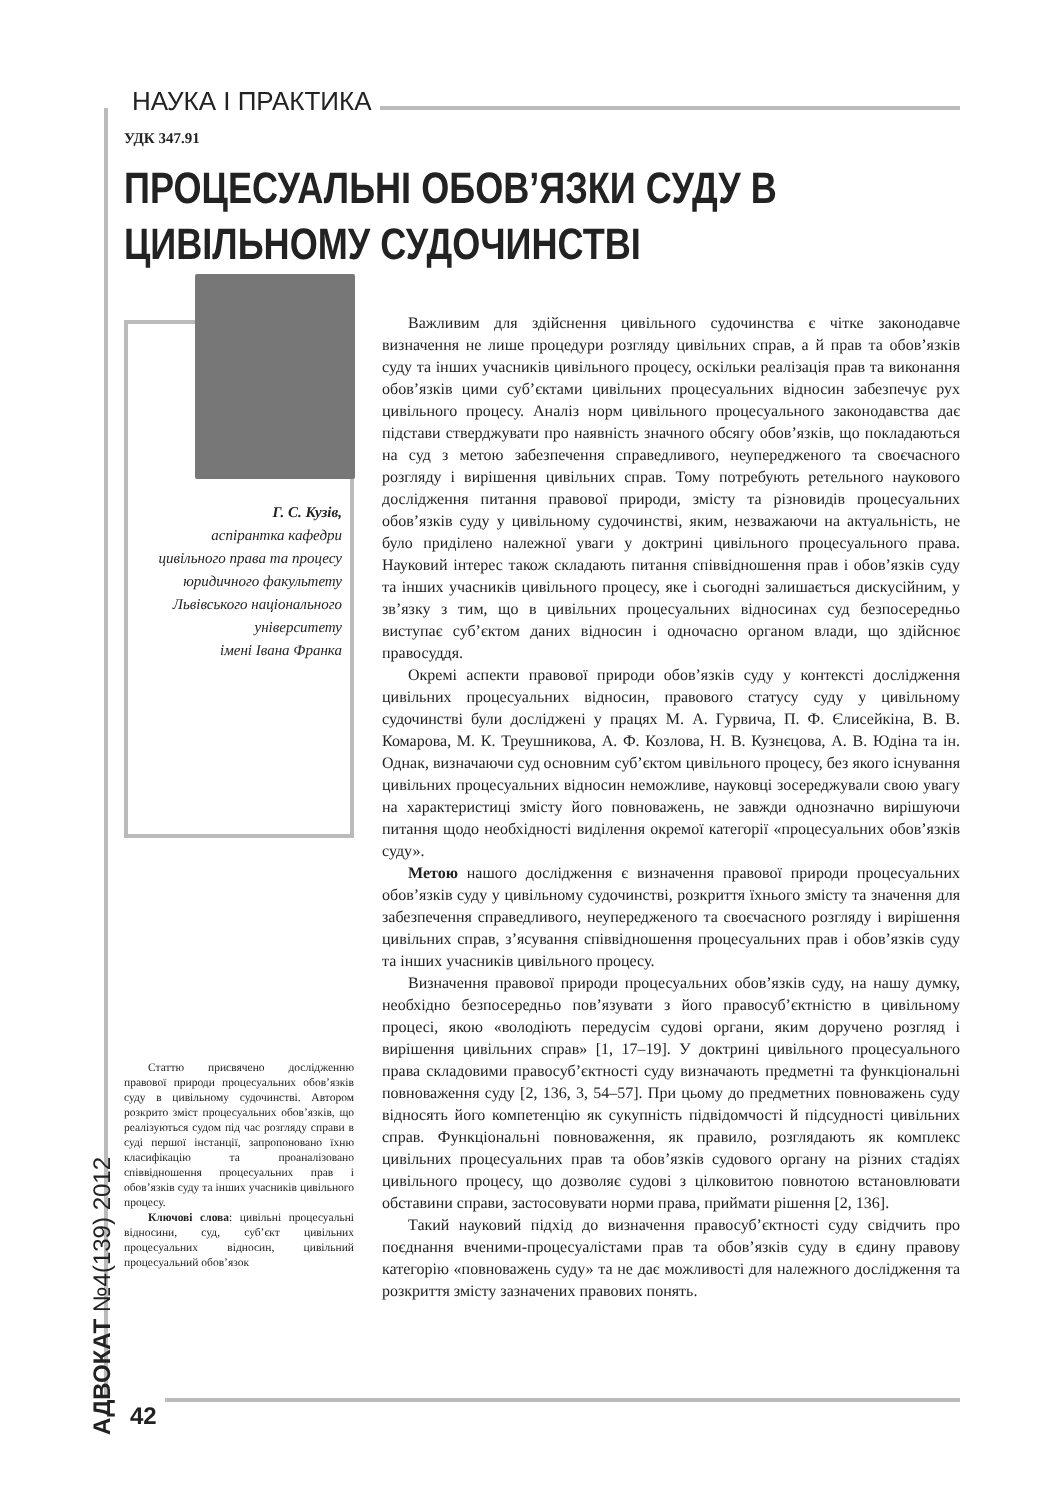НАУКА І ПРАКТИКА
УДК 347.91
ПРОЦЕСУАЛЬНІ ОБОВ’ЯЗКИ СУДУ В ЦИВІЛЬНОМУ СУДОЧИНСТВІ
Г. С. Кузів,
аспірантка кафедри
цивільного права та процесу
юридичного факультету
Львівського національного
університету
імені Івана Франка
Статтю присвячено дослідженню правової природи процесуальних обов’язків суду в цивільному судочинстві. Автором розкрито зміст процесуальних обов’язків, що реалізуються судом під час розгляду справи в суді першої інстанції, запропоновано їхню класифікацію та проаналізовано співвідношення процесуальних прав і обов’язків суду та інших учасників цивільного процесу.
Ключові слова: цивільні процесуальні відносини, суд, суб’єкт цивільних процесуальних відносин, цивільний процесуальний обов’язок
Важливим для здійснення цивільного судочинства є чітке законодавче визначення не лише процедури розгляду цивільних справ, а й прав та обов’язків суду та інших учасників цивільного процесу, оскільки реалізація прав та виконання обов’язків цими суб’єктами цивільних процесуальних відносин забезпечує рух цивільного процесу. Аналіз норм цивільного процесуального законодавства дає підстави стверджувати про наявність значного обсягу обов’язків, що покладаються на суд з метою забезпечення справедливого, неупередженого та своєчасного розгляду і вирішення цивільних справ. Тому потребують ретельного наукового дослідження питання правової природи, змісту та різновидів процесуальних обов’язків суду у цивільному судочинстві, яким, незважаючи на актуальність, не було приділено належної уваги у доктрині цивільного процесуального права. Науковий інтерес також складають питання співвідношення прав і обов’язків суду та інших учасників цивільного процесу, яке і сьогодні залишається дискусійним, у зв’язку з тим, що в цивільних процесуальних відносинах суд безпосередньо виступає суб’єктом даних відносин і одночасно органом влади, що здійснює правосуддя.
Окремі аспекти правової природи обов’язків суду у контексті дослідження цивільних процесуальних відносин, правового статусу суду у цивільному судочинстві були досліджені у працях М. А. Гурвича, П. Ф. Єлисейкіна, В. В. Комарова, М. К. Треушникова, А. Ф. Козлова, Н. В. Кузнєцова, А. В. Юдіна та ін. Однак, визначаючи суд основним суб’єктом цивільного процесу, без якого існування цивільних процесуальних відносин неможливе, науковці зосереджували свою увагу на характеристиці змісту його повноважень, не завжди однозначно вирішуючи питання щодо необхідності виділення окремої категорії «процесуальних обов’язків суду».
Метою нашого дослідження є визначення правової природи процесуальних обов’язків суду у цивільному судочинстві, розкриття їхнього змісту та значення для забезпечення справедливого, неупередженого та своєчасного розгляду і вирішення цивільних справ, з’ясування співвідношення процесуальних прав і обов’язків суду та інших учасників цивільного процесу.
Визначення правової природи процесуальних обов’язків суду, на нашу думку, необхідно безпосередньо пов’язувати з його правосуб’єктністю в цивільному процесі, якою «володіють передусім судові органи, яким доручено розгляд і вирішення цивільних справ» [1, 17–19]. У доктрині цивільного процесуального права складовими правосуб’єктності суду визначають предметні та функціональні повноваження суду [2, 136, 3, 54–57]. При цьому до предметних повноважень суду відносять його компетенцію як сукупність підвідомчості й підсудності цивільних справ. Функціональні повноваження, як правило, розглядають як комплекс цивільних процесуальних прав та обов’язків судового органу на різних стадіях цивільного процесу, що дозволяє судові з цілковитою повнотою встановлювати обставини справи, застосовувати норми права, приймати рішення [2, 136].
Такий науковий підхід до визначення правосуб’єктності суду свідчить про поєднання вченими-процесуалістами прав та обов’язків суду в єдину правову категорію «повноважень суду» та не дає можливості для належного дослідження та розкриття змісту зазначених правових понять.
АДВОКАТ №4(139) 2012
42